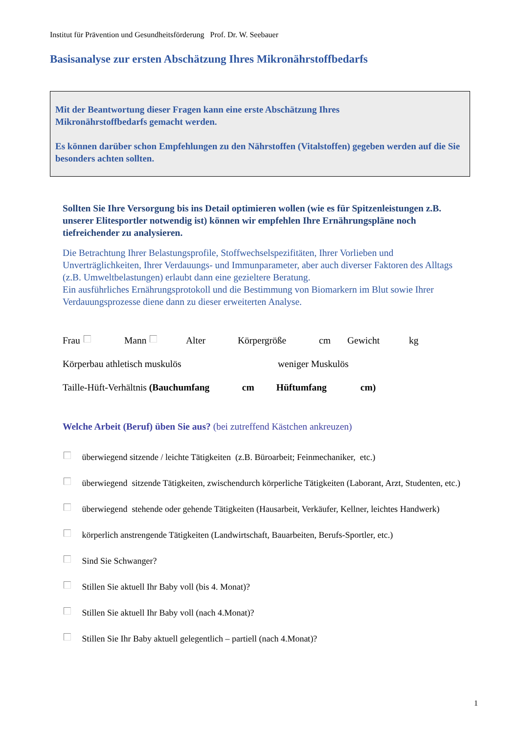Institut für Prävention und Gesundheitsförderung Prof. Dr. W. Seebauer
Basisanalyse zur ersten Abschätzung Ihres Mikronährstoffbedarfs
Mit der Beantwortung dieser Fragen kann eine erste Abschätzung Ihres
Mikronährstoffbedarfs gemacht werden.
Es können darüber schon Empfehlungen zu den Nährstoffen (Vitalstoffen) gegeben werden auf die Sie besonders achten sollten.
Sollten Sie Ihre Versorgung bis ins Detail optimieren wollen (wie es für Spitzenleistungen z.B. unserer Elitesportler notwendig ist) können wir empfehlen Ihre Ernährungspläne noch tiefreichender zu analysieren.
Die Betrachtung Ihrer Belastungsprofile, Stoffwechselspezifitäten, Ihrer Vorlieben und Unverträglichkeiten, Ihrer Verdauungs- und Immunparameter, aber auch diverser Faktoren des Alltags (z.B. Umweltbelastungen) erlaubt dann eine gezieltere Beratung.
Ein ausführliches Ernährungsprotokoll und die Bestimmung von Biomarkern im Blut sowie Ihrer Verdauungsprozesse diene dann zu dieser erweiterten Analyse.
Frau Mann Alter Körpergröße cm Gewicht kg
Körperbau athletisch muskulös weniger Muskulös
Taille-Hüft-Verhältnis (Bauchumfang cm Hüftumfang cm)
Welche Arbeit (Beruf) üben Sie aus? (bei zutreffend Kästchen ankreuzen)
überwiegend sitzende / leichte Tätigkeiten (z.B. Büroarbeit; Feinmechaniker, etc.)
überwiegend sitzende Tätigkeiten, zwischendurch körperliche Tätigkeiten (Laborant, Arzt, Studenten, etc.)
überwiegend stehende oder gehende Tätigkeiten (Hausarbeit, Verkäufer, Kellner, leichtes Handwerk)
körperlich anstrengende Tätigkeiten (Landwirtschaft, Bauarbeiten, Berufs-Sportler, etc.)
Sind Sie Schwanger?
Stillen Sie aktuell Ihr Baby voll (bis 4. Monat)?
Stillen Sie aktuell Ihr Baby voll (nach 4.Monat)?
Stillen Sie Ihr Baby aktuell gelegentlich – partiell (nach 4.Monat)?
1